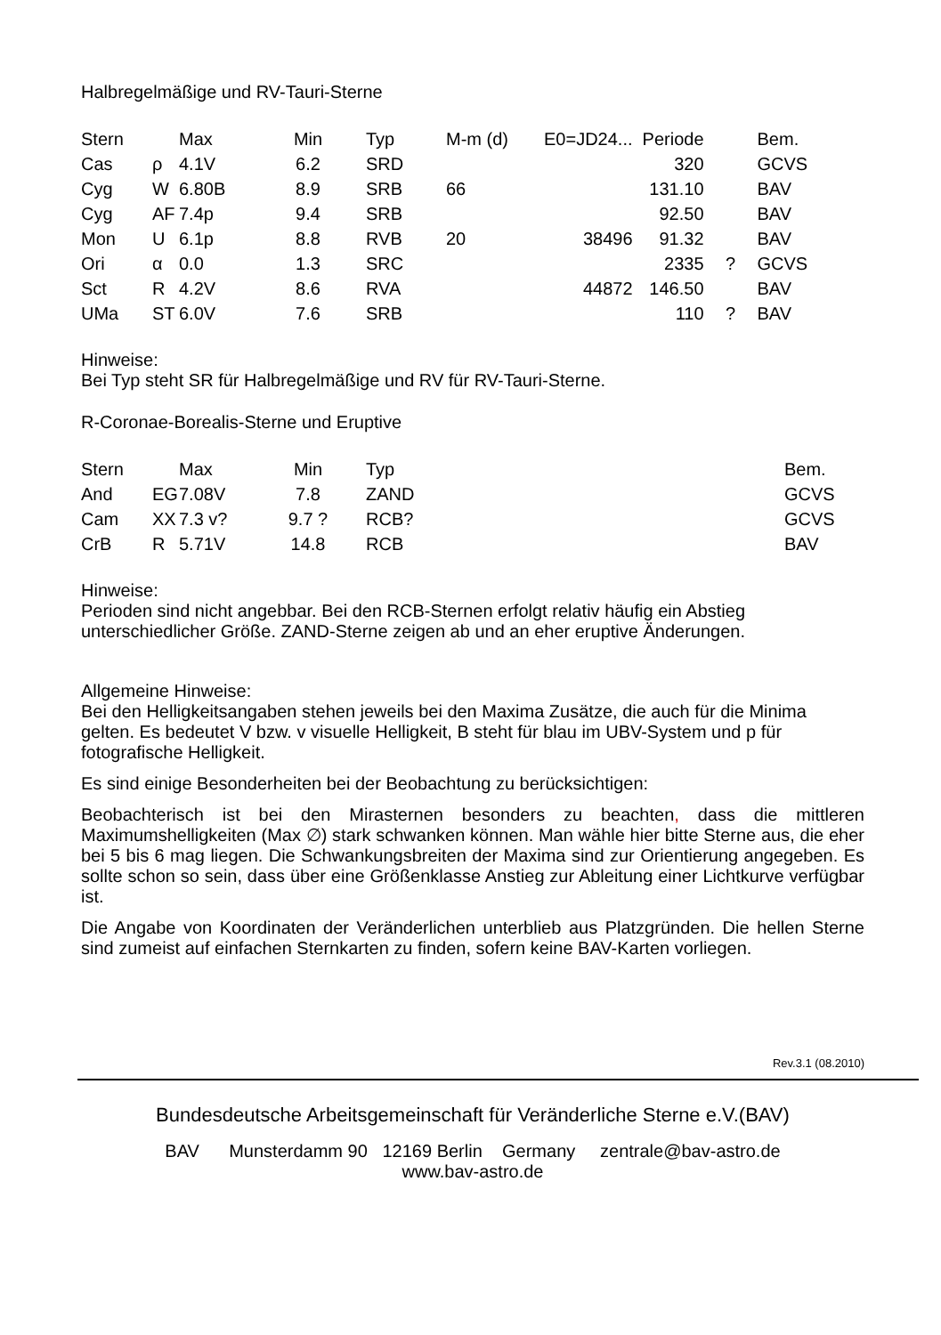Halbregelmäßige und RV-Tauri-Sterne
| Stern | | Max | Min | Typ | M-m (d) | E0=JD24... | Periode | | Bem. |
| --- | --- | --- | --- | --- | --- | --- | --- | --- | --- |
| Cas | ρ | 4.1V | 6.2 | SRD | | | 320 | | GCVS |
| Cyg | W | 6.80B | 8.9 | SRB | 66 | | 131.10 | | BAV |
| Cyg | AF | 7.4p | 9.4 | SRB | | | 92.50 | | BAV |
| Mon | U | 6.1p | 8.8 | RVB | 20 | 38496 | 91.32 | | BAV |
| Ori | α | 0.0 | 1.3 | SRC | | | 2335 | ? | GCVS |
| Sct | R | 4.2V | 8.6 | RVA | | 44872 | 146.50 | | BAV |
| UMa | ST | 6.0V | 7.6 | SRB | | | 110 | ? | BAV |
Hinweise:
Bei Typ steht SR für Halbregelmäßige und RV für RV-Tauri-Sterne.
R-Coronae-Borealis-Sterne und Eruptive
| Stern | | Max | Min | Typ | Bem. |
| --- | --- | --- | --- | --- | --- |
| And | EG | 7.08V | 7.8 | ZAND | GCVS |
| Cam | XX | 7.3 v? | 9.7 ? | RCB? | GCVS |
| CrB | R | 5.71V | 14.8 | RCB | BAV |
Hinweise:
Perioden sind nicht angebbar. Bei den RCB-Sternen erfolgt relativ häufig ein Abstieg unterschiedlicher Größe. ZAND-Sterne zeigen ab und an eher eruptive Änderungen.
Allgemeine Hinweise:
Bei den Helligkeitsangaben stehen jeweils bei den Maxima Zusätze, die auch für die Minima gelten. Es bedeutet V bzw. v visuelle Helligkeit, B steht für blau im UBV-System und p für fotografische Helligkeit.
Es sind einige Besonderheiten bei der Beobachtung zu berücksichtigen:
Beobachterisch ist bei den Mirasternen besonders zu beachten, dass die mittleren Maximumshelligkeiten (Max ∅) stark schwanken können. Man wähle hier bitte Sterne aus, die eher bei 5 bis 6 mag liegen. Die Schwankungsbreiten der Maxima sind zur Orientierung angegeben. Es sollte schon so sein, dass über eine Größenklasse Anstieg zur Ableitung einer Lichtkurve verfügbar ist.
Die Angabe von Koordinaten der Veränderlichen unterblieb aus Platzgründen. Die hellen Sterne sind zumeist auf einfachen Sternkarten zu finden, sofern keine BAV-Karten vorliegen.
Rev.3.1 (08.2010)
Bundesdeutsche Arbeitsgemeinschaft für Veränderliche Sterne e.V.(BAV)
BAV Munsterdamm 90 12169 Berlin Germany zentrale@bav-astro.de
www.bav-astro.de